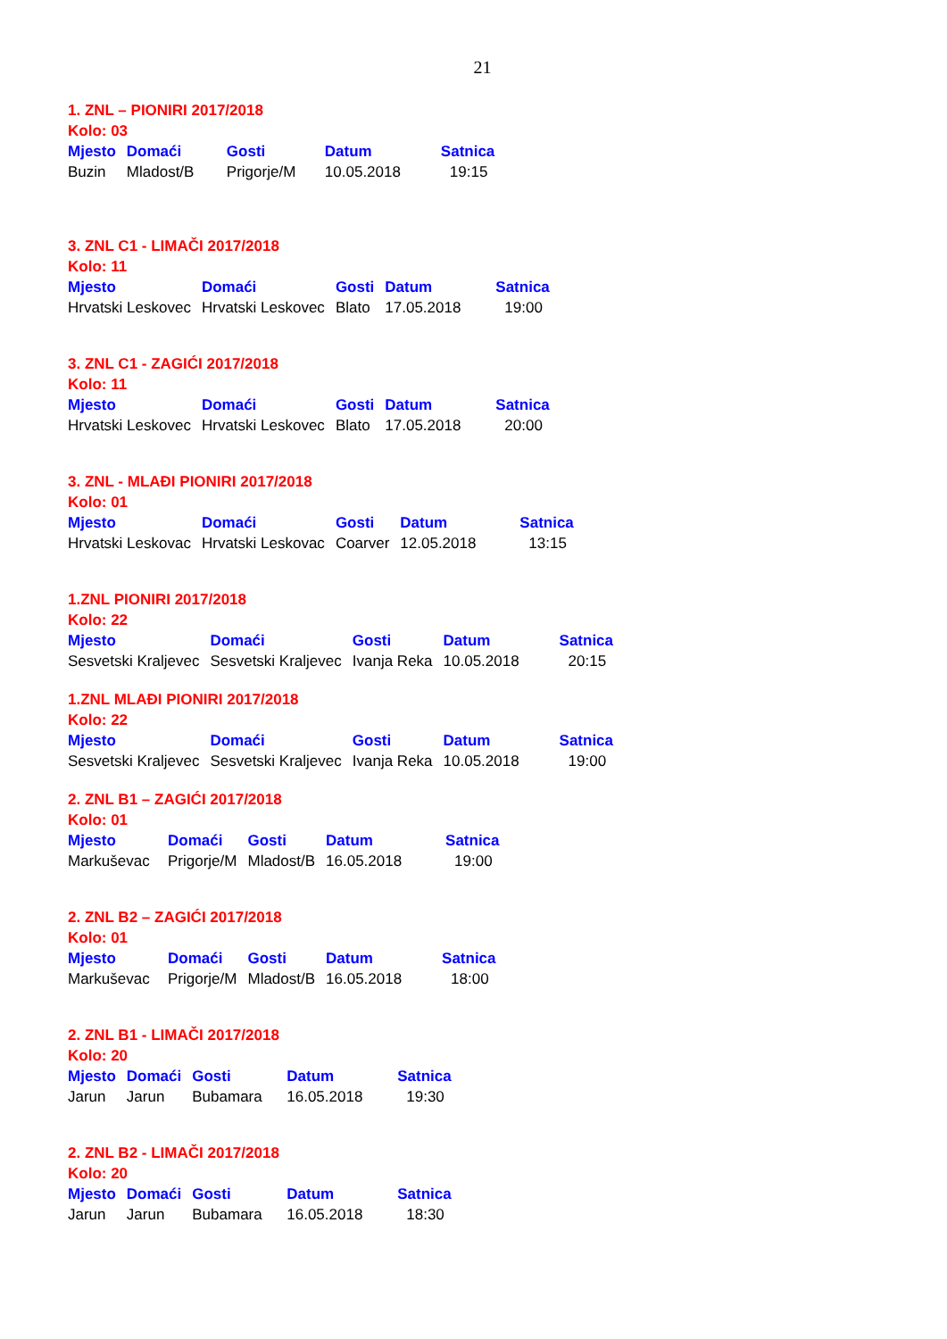21
1. ZNL – PIONIRI 2017/2018
Kolo: 03
| Mjesto | Domaći | Gosti | Datum | Satnica |
| --- | --- | --- | --- | --- |
| Buzin | Mladost/B | Prigorje/M | 10.05.2018 | 19:15 |
3. ZNL C1 - LIMAČI 2017/2018
Kolo: 11
| Mjesto | Domaći | Gosti | Datum | Satnica |
| --- | --- | --- | --- | --- |
| Hrvatski Leskovec | Hrvatski Leskovec | Blato | 17.05.2018 | 19:00 |
3. ZNL C1 - ZAGIĆI 2017/2018
Kolo: 11
| Mjesto | Domaći | Gosti | Datum | Satnica |
| --- | --- | --- | --- | --- |
| Hrvatski Leskovec | Hrvatski Leskovec | Blato | 17.05.2018 | 20:00 |
3. ZNL - MLAĐI PIONIRI 2017/2018
Kolo: 01
| Mjesto | Domaći | Gosti | Datum | Satnica |
| --- | --- | --- | --- | --- |
| Hrvatski Leskovac | Hrvatski Leskovac | Coarver | 12.05.2018 | 13:15 |
1.ZNL PIONIRI 2017/2018
Kolo: 22
| Mjesto | Domaći | Gosti | Datum | Satnica |
| --- | --- | --- | --- | --- |
| Sesvetski Kraljevec | Sesvetski Kraljevec | Ivanja Reka | 10.05.2018 | 20:15 |
1.ZNL MLAĐI PIONIRI 2017/2018
Kolo: 22
| Mjesto | Domaći | Gosti | Datum | Satnica |
| --- | --- | --- | --- | --- |
| Sesvetski Kraljevec | Sesvetski Kraljevec | Ivanja Reka | 10.05.2018 | 19:00 |
2. ZNL B1 – ZAGIĆI 2017/2018
Kolo: 01
| Mjesto | Domaći | Gosti | Datum | Satnica |
| --- | --- | --- | --- | --- |
| Markuševac | Prigorje/M | Mladost/B | 16.05.2018 | 19:00 |
2. ZNL B2 – ZAGIĆI 2017/2018
Kolo: 01
| Mjesto | Domaći | Gosti | Datum | Satnica |
| --- | --- | --- | --- | --- |
| Markuševac | Prigorje/M | Mladost/B | 16.05.2018 | 18:00 |
2. ZNL B1 - LIMAČI 2017/2018
Kolo: 20
| Mjesto | Domaći | Gosti | Datum | Satnica |
| --- | --- | --- | --- | --- |
| Jarun | Jarun | Bubamara | 16.05.2018 | 19:30 |
2. ZNL B2 - LIMAČI 2017/2018
Kolo: 20
| Mjesto | Domaći | Gosti | Datum | Satnica |
| --- | --- | --- | --- | --- |
| Jarun | Jarun | Bubamara | 16.05.2018 | 18:30 |